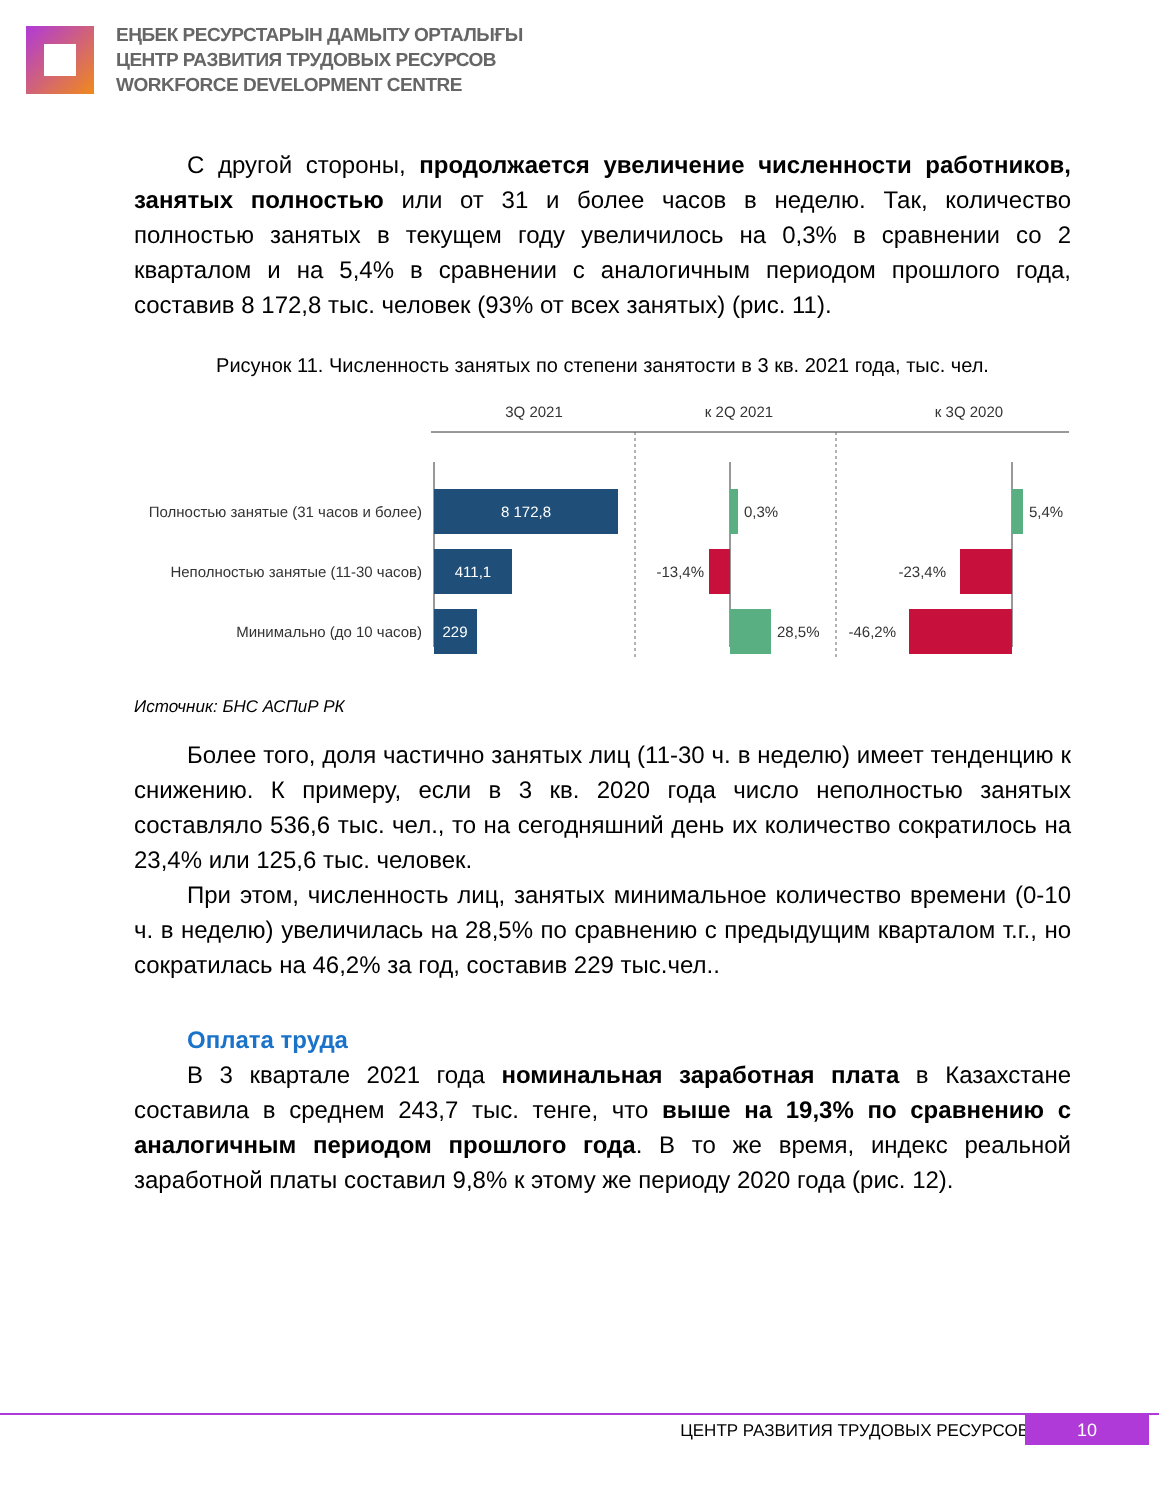ЕҢБЕК РЕСУРСТАРЫН ДАМЫТУ ОРТАЛЫҒЫ
ЦЕНТР РАЗВИТИЯ ТРУДОВЫХ РЕСУРСОВ
WORKFORCE DEVELOPMENT CENTRE
С другой стороны, продолжается увеличение численности работников, занятых полностью или от 31 и более часов в неделю. Так, количество полностью занятых в текущем году увеличилось на 0,3% в сравнении со 2 кварталом и на 5,4% в сравнении с аналогичным периодом прошлого года, составив 8 172,8 тыс. человек (93% от всех занятых) (рис. 11).
Рисунок 11. Численность занятых по степени занятости в 3 кв. 2021 года, тыс. чел.
3Q 2021
к 2Q 2021
к 3Q 2020
Полностью занятые (31 часов и более)
Неполностью занятые (11-30 часов)
Минимально (до 10 часов)
8 172,8
411,1
229
0,3%
-13,4%
28,5%
5,4%
-23,4%
-46,2%
Источник: БНС АСПиР РК
Более того, доля частично занятых лиц (11-30 ч. в неделю) имеет тенденцию к снижению. К примеру, если в 3 кв. 2020 года число неполностью занятых составляло 536,6 тыс. чел., то на сегодняшний день их количество сократилось на 23,4% или 125,6 тыс. человек.
При этом, численность лиц, занятых минимальное количество времени (0-10 ч. в неделю) увеличилась на 28,5% по сравнению с предыдущим кварталом т.г., но сократилась на 46,2% за год, составив 229 тыс.чел..
Оплата труда
В 3 квартале 2021 года номинальная заработная плата в Казахстане составила в среднем 243,7 тыс. тенге, что выше на 19,3% по сравнению с аналогичным периодом прошлого года. В то же время, индекс реальной заработной платы составил 9,8% к этому же периоду 2020 года (рис. 12).
ЦЕНТР РАЗВИТИЯ ТРУДОВЫХ РЕСУРСОВ
10